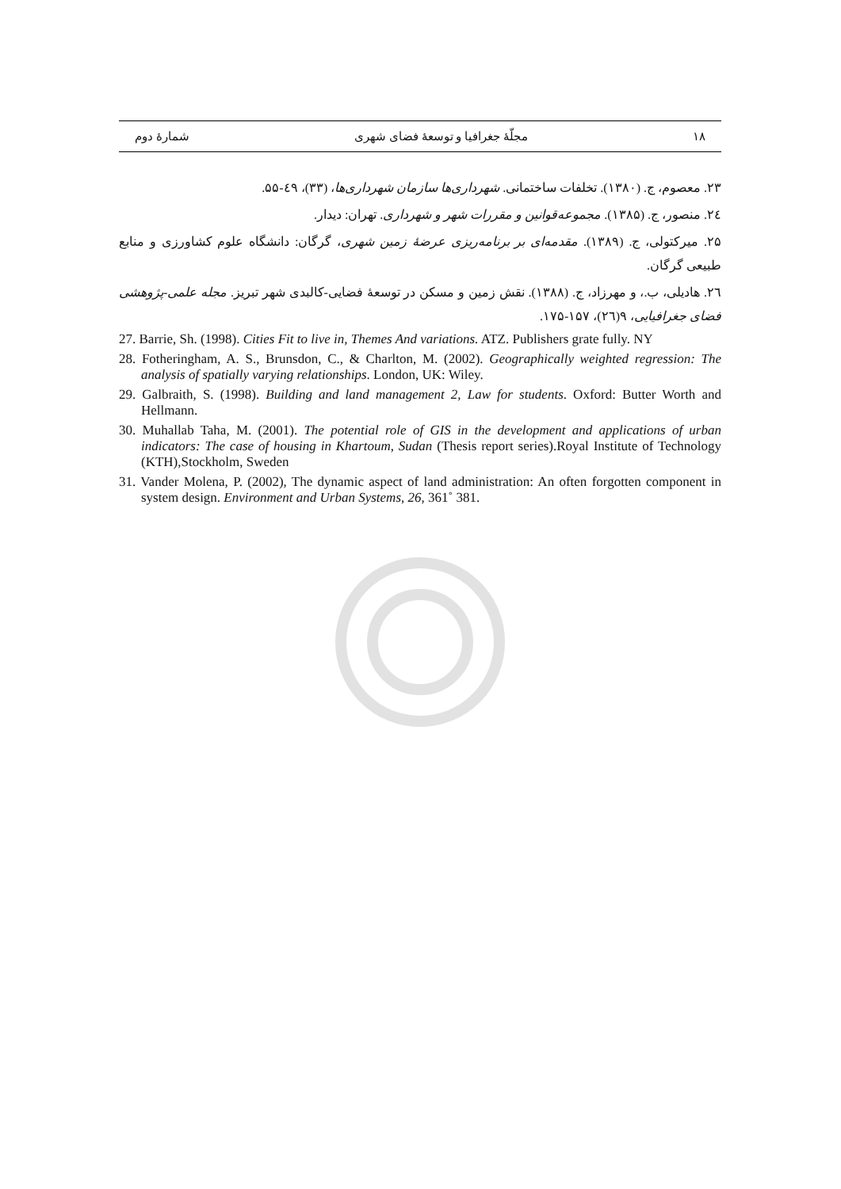۱۸ مجلّهٔ جغرافیا و توسعهٔ فضای شهری شمارهٔ دوم
۲۳. معصوم، ج. (۱۳۸۰). تخلفات ساختمانی. شهرداری‌ها سازمان شهرداری‌ها، (۳۳)، ٤۹-۵۵.
۲٤. منصور، ج. (۱۳۸۵). مجموعه‌قوانین و مقررات شهر و شهرداری. تهران: دیدار.
۲۵. میرکتولی، ج. (۱۳۸۹). مقدمه‌ای بر برنامه‌ریزی عرضهٔ زمین شهری، گرگان: دانشگاه علوم کشاورزی و منابع طبیعی گرگان.
۲٦. هادیلی، ب.، و مهرزاد، ج. (۱۳۸۸). نقش زمین و مسکن در توسعهٔ فضایی-کالبدی شهر تبریز. مجله علمی-پژوهشی فضای جغرافیایی، ۹(۲٦)، ۱۵۷-۱۷۵.
27. Barrie, Sh. (1998). Cities Fit to live in, Themes And variations. ATZ. Publishers grate fully. NY
28. Fotheringham, A. S., Brunsdon, C., & Charlton, M. (2002). Geographically weighted regression: The analysis of spatially varying relationships. London, UK: Wiley.
29. Galbraith, S. (1998). Building and land management 2, Law for students. Oxford: Butter Worth and Hellmann.
30. Muhallab Taha, M. (2001). The potential role of GIS in the development and applications of urban indicators: The case of housing in Khartoum, Sudan (Thesis report series).Royal Institute of Technology (KTH),Stockholm, Sweden
31. Vander Molena, P. (2002), The dynamic aspect of land administration: An often forgotten component in system design. Environment and Urban Systems, 26, 361˚ 381.